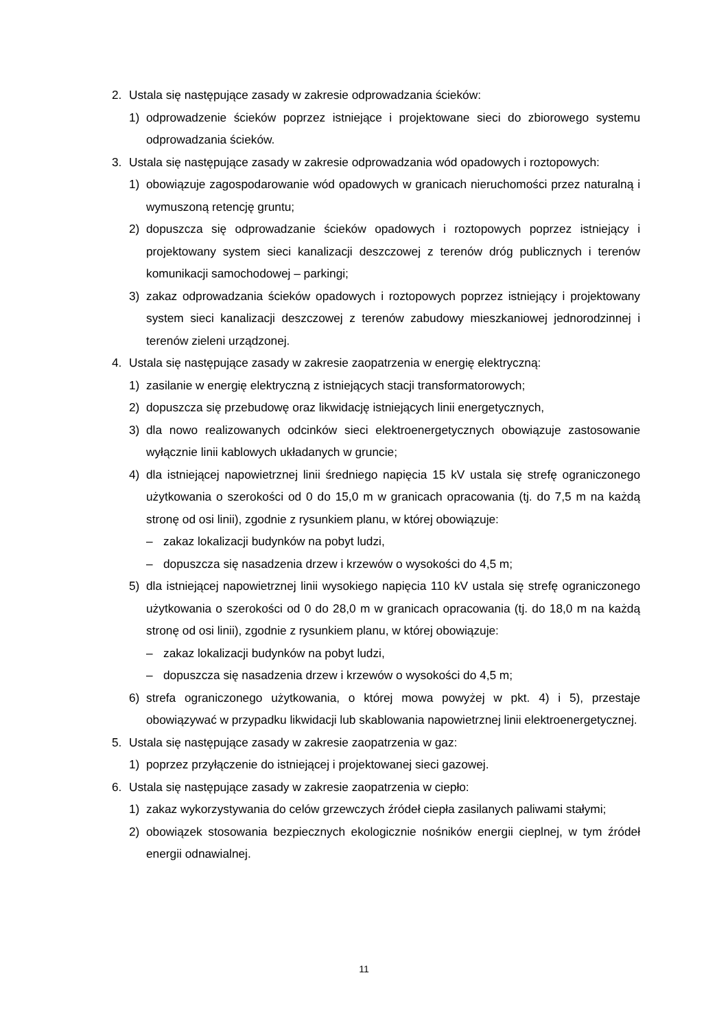2. Ustala się następujące zasady w zakresie odprowadzania ścieków:
1) odprowadzenie ścieków poprzez istniejące i projektowane sieci do zbiorowego systemu odprowadzania ścieków.
3. Ustala się następujące zasady w zakresie odprowadzania wód opadowych i roztopowych:
1) obowiązuje zagospodarowanie wód opadowych w granicach nieruchomości przez naturalną i wymuszoną retencję gruntu;
2) dopuszcza się odprowadzanie ścieków opadowych i roztopowych poprzez istniejący i projektowany system sieci kanalizacji deszczowej z terenów dróg publicznych i terenów komunikacji samochodowej – parkingi;
3) zakaz odprowadzania ścieków opadowych i roztopowych poprzez istniejący i projektowany system sieci kanalizacji deszczowej z terenów zabudowy mieszkaniowej jednorodzinnej i terenów zieleni urządzonej.
4. Ustala się następujące zasady w zakresie zaopatrzenia w energię elektryczną:
1) zasilanie w energię elektryczną z istniejących stacji transformatorowych;
2) dopuszcza się przebudowę oraz likwidację istniejących linii energetycznych,
3) dla nowo realizowanych odcinków sieci elektroenergetycznych obowiązuje zastosowanie wyłącznie linii kablowych układanych w gruncie;
4) dla istniejącej napowietrznej linii średniego napięcia 15 kV ustala się strefę ograniczonego użytkowania o szerokości od 0 do 15,0 m w granicach opracowania (tj. do 7,5 m na każdą stronę od osi linii), zgodnie z rysunkiem planu, w której obowiązuje:
– zakaz lokalizacji budynków na pobyt ludzi,
– dopuszcza się nasadzenia drzew i krzewów o wysokości do 4,5 m;
5) dla istniejącej napowietrznej linii wysokiego napięcia 110 kV ustala się strefę ograniczonego użytkowania o szerokości od 0 do 28,0 m w granicach opracowania (tj. do 18,0 m na każdą stronę od osi linii), zgodnie z rysunkiem planu, w której obowiązuje:
– zakaz lokalizacji budynków na pobyt ludzi,
– dopuszcza się nasadzenia drzew i krzewów o wysokości do 4,5 m;
6) strefa ograniczonego użytkowania, o której mowa powyżej w pkt. 4) i 5), przestaje obowiązywać w przypadku likwidacji lub skablowania napowietrznej linii elektroenergetycznej.
5. Ustala się następujące zasady w zakresie zaopatrzenia w gaz:
1) poprzez przyłączenie do istniejącej i projektowanej sieci gazowej.
6. Ustala się następujące zasady w zakresie zaopatrzenia w ciepło:
1) zakaz wykorzystywania do celów grzewczych źródeł ciepła zasilanych paliwami stałymi;
2) obowiązek stosowania bezpiecznych ekologicznie nośników energii cieplnej, w tym źródeł energii odnawialnej.
11